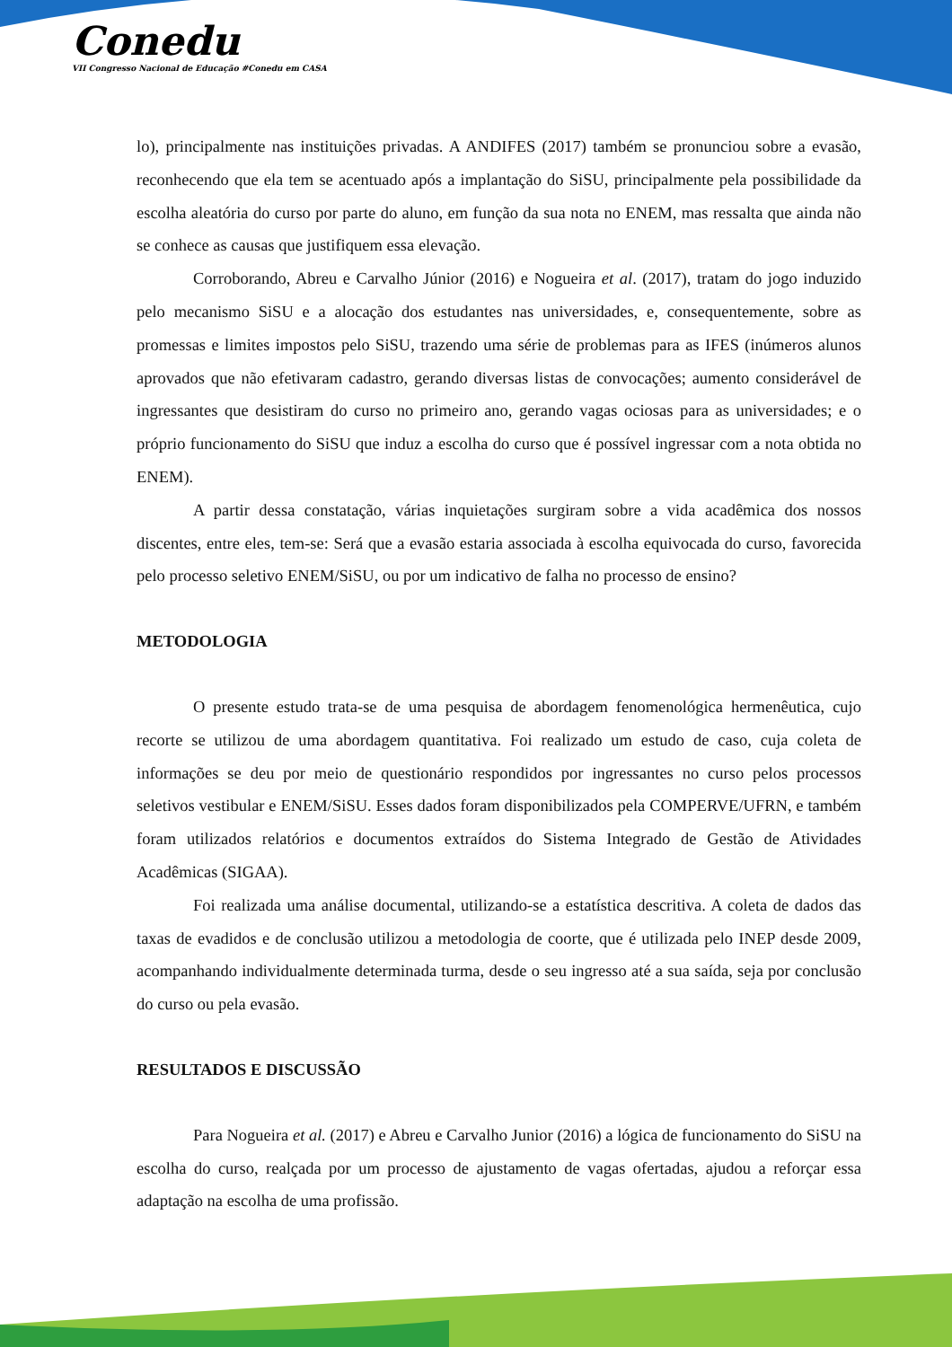Conedu
VII Congresso Nacional de Educação #Conedu em CASA
lo), principalmente nas instituições privadas. A ANDIFES (2017) também se pronunciou sobre a evasão, reconhecendo que ela tem se acentuado após a implantação do SiSU, principalmente pela possibilidade da escolha aleatória do curso por parte do aluno, em função da sua nota no ENEM, mas ressalta que ainda não se conhece as causas que justifiquem essa elevação.
Corroborando, Abreu e Carvalho Júnior (2016) e Nogueira et al. (2017), tratam do jogo induzido pelo mecanismo SiSU e a alocação dos estudantes nas universidades, e, consequentemente, sobre as promessas e limites impostos pelo SiSU, trazendo uma série de problemas para as IFES (inúmeros alunos aprovados que não efetivaram cadastro, gerando diversas listas de convocações; aumento considerável de ingressantes que desistiram do curso no primeiro ano, gerando vagas ociosas para as universidades; e o próprio funcionamento do SiSU que induz a escolha do curso que é possível ingressar com a nota obtida no ENEM).
A partir dessa constatação, várias inquietações surgiram sobre a vida acadêmica dos nossos discentes, entre eles, tem-se: Será que a evasão estaria associada à escolha equivocada do curso, favorecida pelo processo seletivo ENEM/SiSU, ou por um indicativo de falha no processo de ensino?
METODOLOGIA
O presente estudo trata-se de uma pesquisa de abordagem fenomenológica hermenêutica, cujo recorte se utilizou de uma abordagem quantitativa. Foi realizado um estudo de caso, cuja coleta de informações se deu por meio de questionário respondidos por ingressantes no curso pelos processos seletivos vestibular e ENEM/SiSU. Esses dados foram disponibilizados pela COMPERVE/UFRN, e também foram utilizados relatórios e documentos extraídos do Sistema Integrado de Gestão de Atividades Acadêmicas (SIGAA).
Foi realizada uma análise documental, utilizando-se a estatística descritiva. A coleta de dados das taxas de evadidos e de conclusão utilizou a metodologia de coorte, que é utilizada pelo INEP desde 2009, acompanhando individualmente determinada turma, desde o seu ingresso até a sua saída, seja por conclusão do curso ou pela evasão.
RESULTADOS E DISCUSSÃO
Para Nogueira et al. (2017) e Abreu e Carvalho Junior (2016) a lógica de funcionamento do SiSU na escolha do curso, realçada por um processo de ajustamento de vagas ofertadas, ajudou a reforçar essa adaptação na escolha de uma profissão.